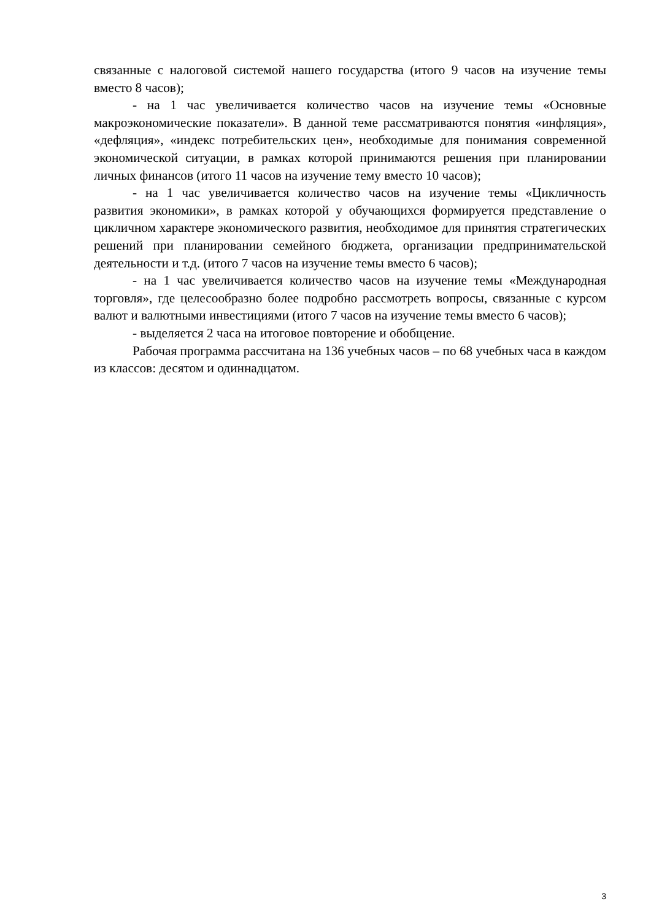связанные с налоговой системой нашего государства (итого 9 часов на изучение темы вместо 8 часов);
- на 1 час увеличивается количество часов на изучение темы «Основные макроэкономические показатели». В данной теме рассматриваются понятия «инфляция», «дефляция», «индекс потребительских цен», необходимые для понимания современной экономической ситуации, в рамках которой принимаются решения при планировании личных финансов (итого 11 часов на изучение тему вместо 10 часов);
- на 1 час увеличивается количество часов на изучение темы «Цикличность развития экономики», в рамках которой у обучающихся формируется представление о цикличном характере экономического развития, необходимое для принятия стратегических решений при планировании семейного бюджета, организации предпринимательской деятельности и т.д. (итого 7 часов на изучение темы вместо 6 часов);
- на 1 час увеличивается количество часов на изучение темы «Международная торговля», где целесообразно более подробно рассмотреть вопросы, связанные с курсом валют и валютными инвестициями (итого 7 часов на изучение темы вместо 6 часов);
- выделяется 2 часа на итоговое повторение и обобщение.
Рабочая программа рассчитана на 136 учебных часов – по 68 учебных часа в каждом из классов: десятом и одиннадцатом.
3